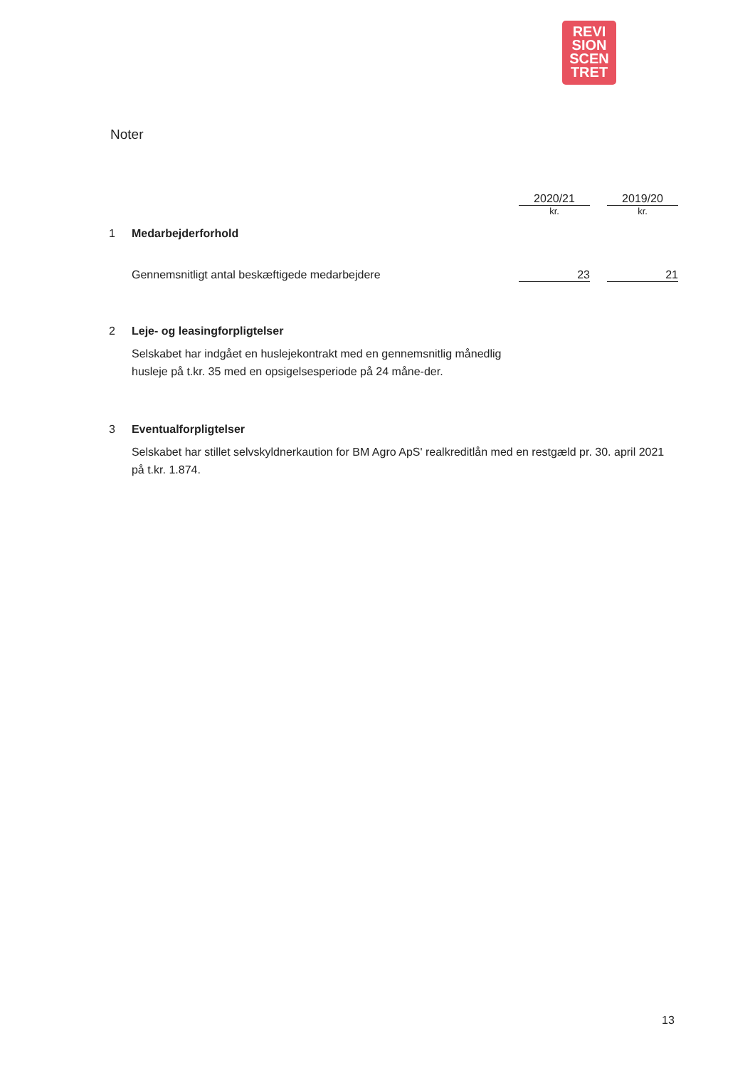REVI
SION
SCEN
TRET
Noter
| | | 2020/21 | | 2019/20 |
| | | kr. | | kr. |
| 1 | Medarbejderforhold | | | |
| | Gennemsnitligt antal beskæftigede medarbejdere | 23 | | 21 |
2 Leje- og leasingforpligtelser
Selskabet har indgået en huslejekontrakt med en gennemsnitlig månedlig husleje på t.kr. 35 med en opsigelsesperiode på 24 måne-der.
3 Eventualforpligtelser
Selskabet har stillet selvskyldnerkaution for BM Agro ApS' realkreditlån med en restgæld pr. 30. april 2021 på t.kr. 1.874.
13